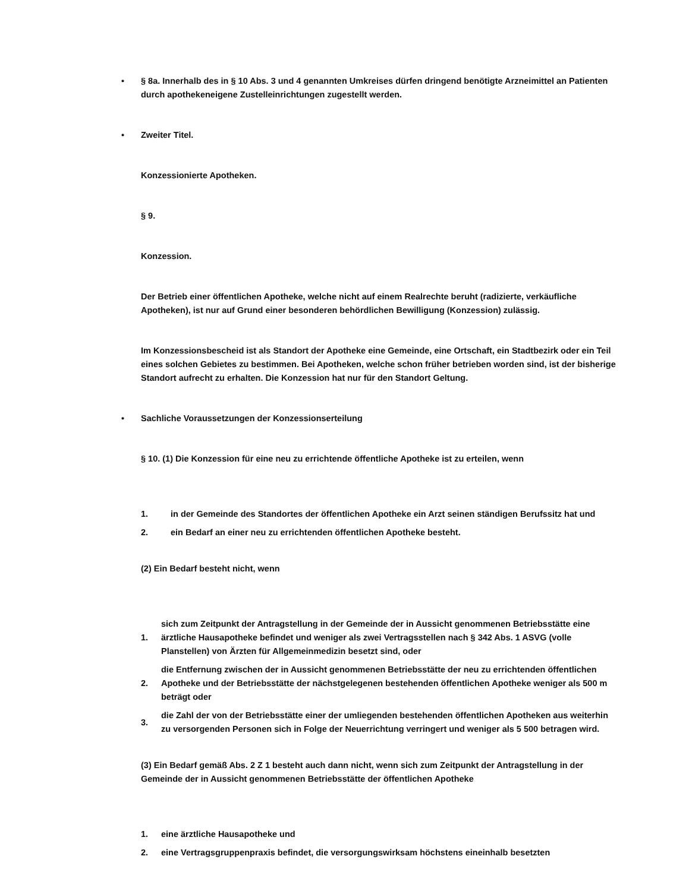• § 8a. Innerhalb des in § 10 Abs. 3 und 4 genannten Umkreises dürfen dringend benötigte Arzneimittel an Patienten durch apothekeneigene Zustelleinrichtungen zugestellt werden.
• Zweiter Titel.
Konzessionierte Apotheken.
§ 9.
Konzession.
Der Betrieb einer öffentlichen Apotheke, welche nicht auf einem Realrechte beruht (radizierte, verkäufliche Apotheken), ist nur auf Grund einer besonderen behördlichen Bewilligung (Konzession) zulässig.
Im Konzessionsbescheid ist als Standort der Apotheke eine Gemeinde, eine Ortschaft, ein Stadtbezirk oder ein Teil eines solchen Gebietes zu bestimmen. Bei Apotheken, welche schon früher betrieben worden sind, ist der bisherige Standort aufrecht zu erhalten. Die Konzession hat nur für den Standort Geltung.
• Sachliche Voraussetzungen der Konzessionserteilung
§ 10. (1) Die Konzession für eine neu zu errichtende öffentliche Apotheke ist zu erteilen, wenn
| 1. | in der Gemeinde des Standortes der öffentlichen Apotheke ein Arzt seinen ständigen Berufssitz hat und |
| 2. | ein Bedarf an einer neu zu errichtenden öffentlichen Apotheke besteht. |
(2) Ein Bedarf besteht nicht, wenn
| 1. | sich zum Zeitpunkt der Antragstellung in der Gemeinde der in Aussicht genommenen Betriebsstätte eine ärztliche Hausapotheke befindet und weniger als zwei Vertragsstellen nach § 342 Abs. 1 ASVG (volle Planstellen) von Ärzten für Allgemeinmedizin besetzt sind, oder |
| 2. | die Entfernung zwischen der in Aussicht genommenen Betriebsstätte der neu zu errichtenden öffentlichen Apotheke und der Betriebsstätte der nächstgelegenen bestehenden öffentlichen Apotheke weniger als 500 m beträgt oder |
| 3. | die Zahl der von der Betriebsstätte einer der umliegenden bestehenden öffentlichen Apotheken aus weiterhin zu versorgenden Personen sich in Folge der Neuerrichtung verringert und weniger als 5 500 betragen wird. |
(3) Ein Bedarf gemäß Abs. 2 Z 1 besteht auch dann nicht, wenn sich zum Zeitpunkt der Antragstellung in der Gemeinde der in Aussicht genommenen Betriebsstätte der öffentlichen Apotheke
| 1. | eine ärztliche Hausapotheke und |
| 2. | eine Vertragsgruppenpraxis befindet, die versorgungswirksam höchstens eineinhalb besetzten |